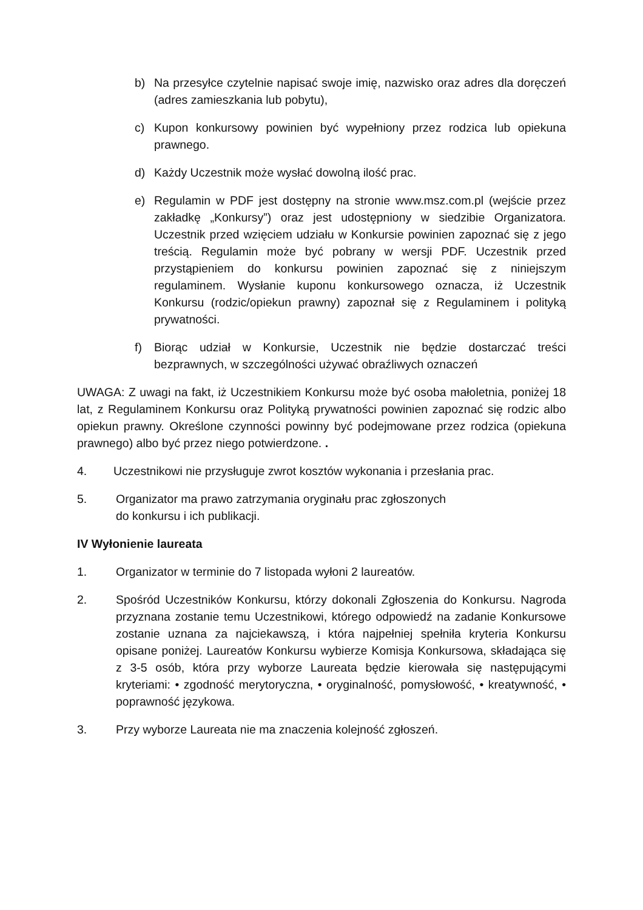b) Na przesyłce czytelnie napisać swoje imię, nazwisko oraz adres dla doręczeń (adres zamieszkania lub pobytu),
c) Kupon konkursowy powinien być wypełniony przez rodzica lub opiekuna prawnego.
d) Każdy Uczestnik może wysłać dowolną ilość prac.
e) Regulamin w PDF jest dostępny na stronie www.msz.com.pl (wejście przez zakładkę „Konkursy”) oraz jest udostępniony w siedzibie Organizatora. Uczestnik przed wzięciem udziału w Konkursie powinien zapoznać się z jego treścią. Regulamin może być pobrany w wersji PDF. Uczestnik przed przystąpieniem do konkursu powinien zapoznać się z niniejszym regulaminem. Wysłanie kuponu konkursowego oznacza, iż Uczestnik Konkursu (rodzic/opiekun prawny) zapoznał się z Regulaminem i polityką prywatności.
f) Biorąc udział w Konkursie, Uczestnik nie będzie dostarczać treści bezprawnych, w szczególności używać obraźliwych oznaczeń
UWAGA: Z uwagi na fakt, iż Uczestnikiem Konkursu może być osoba małoletnia, poniżej 18 lat, z Regulaminem Konkursu oraz Polityką prywatności powinien zapoznać się rodzic albo opiekun prawny. Określone czynności powinny być podejmowane przez rodzica (opiekuna prawnego) albo być przez niego potwierdzone. .
4. Uczestnikowi nie przysługuje zwrot kosztów wykonania i przesłania prac.
5. Organizator ma prawo zatrzymania oryginału prac zgłoszonych
do konkursu i ich publikacji.
IV Wyłonienie laureata
1. Organizator w terminie do 7 listopada wyłoni 2 laureatów.
2. Spośród Uczestników Konkursu, którzy dokonali Zgłoszenia do Konkursu. Nagroda przyznana zostanie temu Uczestnikowi, którego odpowiedź na zadanie Konkursowe zostanie uznana za najciekawszą, i która najpełniej spełniła kryteria Konkursu opisane poniżej. Laureatów Konkursu wybierze Komisja Konkursowa, składająca się z 3-5 osób, która przy wyborze Laureata będzie kierowała się następującymi kryteriami: • zgodność merytoryczna, • oryginalność, pomysłowość, • kreatywność, • poprawność językowa.
3. Przy wyborze Laureata nie ma znaczenia kolejność zgłoszeń.